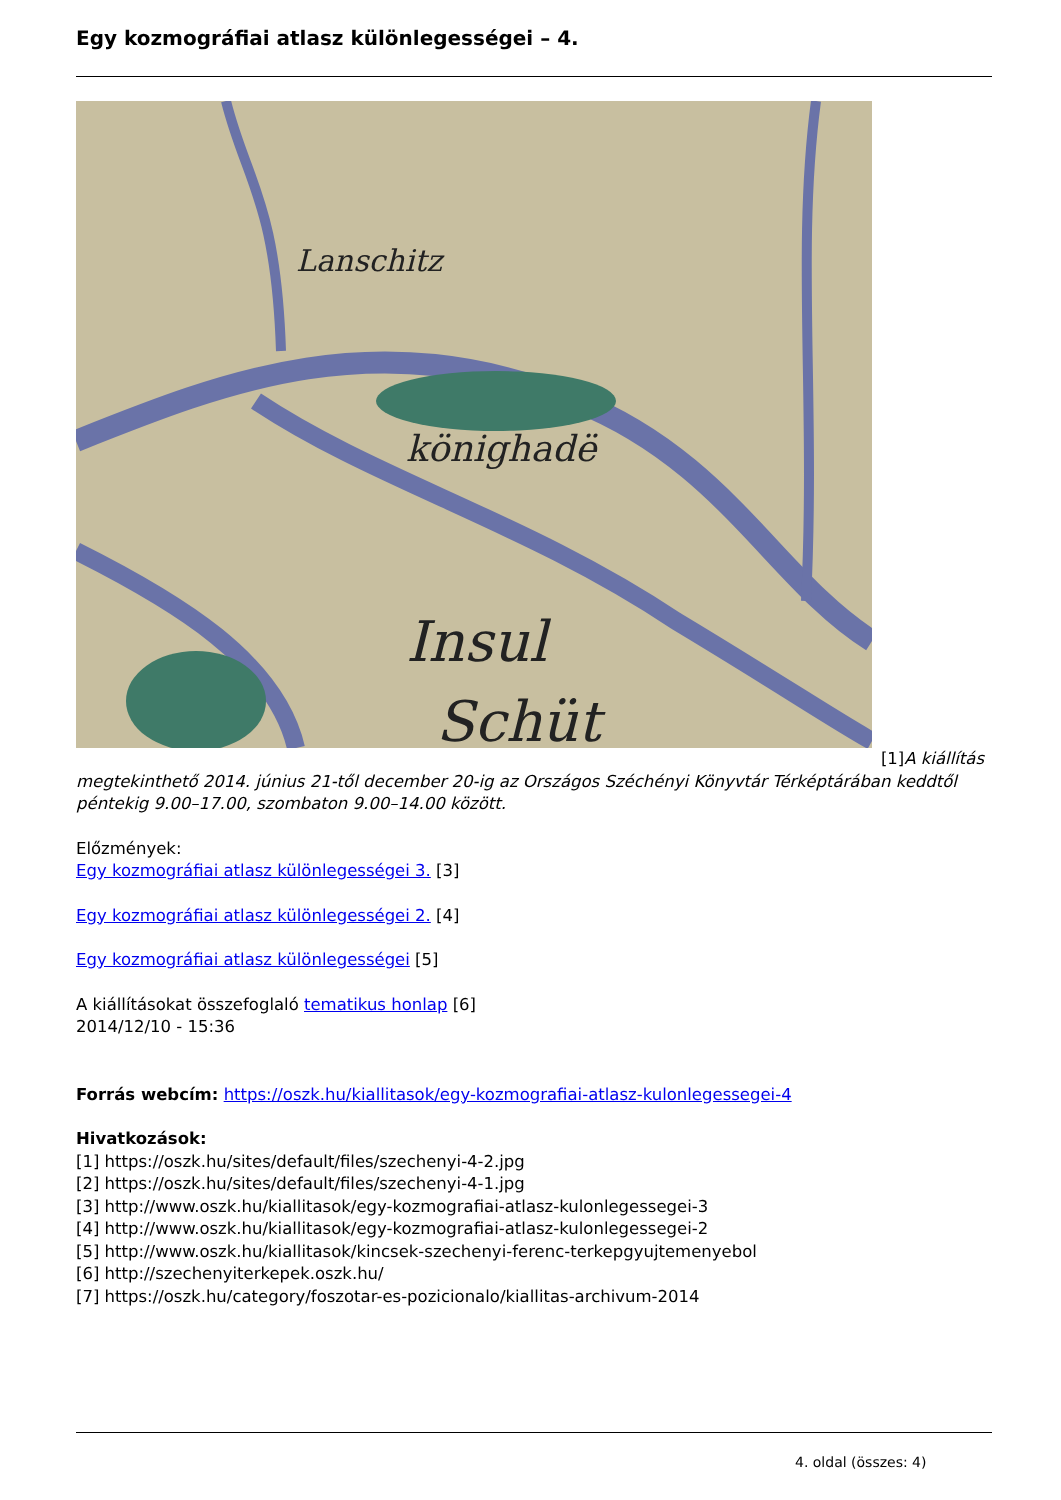Egy kozmográfiai atlasz különlegességei – 4.
könighadë
Insul
Schüt
Lanschitz
[1]A kiállítás
megtekinthető 2014. június 21-től december 20-ig az Országos Széchényi Könyvtár Térképtárában keddtől péntekig 9.00–17.00, szombaton 9.00–14.00 között.
Előzmények:
Egy kozmográfiai atlasz különlegességei 3. [3]
Egy kozmográfiai atlasz különlegességei 2. [4]
Egy kozmográfiai atlasz különlegességei [5]
A kiállításokat összefoglaló tematikus honlap [6]
2014/12/10 - 15:36
Forrás webcím: https://oszk.hu/kiallitasok/egy-kozmografiai-atlasz-kulonlegessegei-4
Hivatkozások:
[1] https://oszk.hu/sites/default/files/szechenyi-4-2.jpg
[2] https://oszk.hu/sites/default/files/szechenyi-4-1.jpg
[3] http://www.oszk.hu/kiallitasok/egy-kozmografiai-atlasz-kulonlegessegei-3
[4] http://www.oszk.hu/kiallitasok/egy-kozmografiai-atlasz-kulonlegessegei-2
[5] http://www.oszk.hu/kiallitasok/kincsek-szechenyi-ferenc-terkepgyujtemenyebol
[6] http://szechenyiterkepek.oszk.hu/
[7] https://oszk.hu/category/foszotar-es-pozicionalo/kiallitas-archivum-2014
4. oldal (összes: 4)